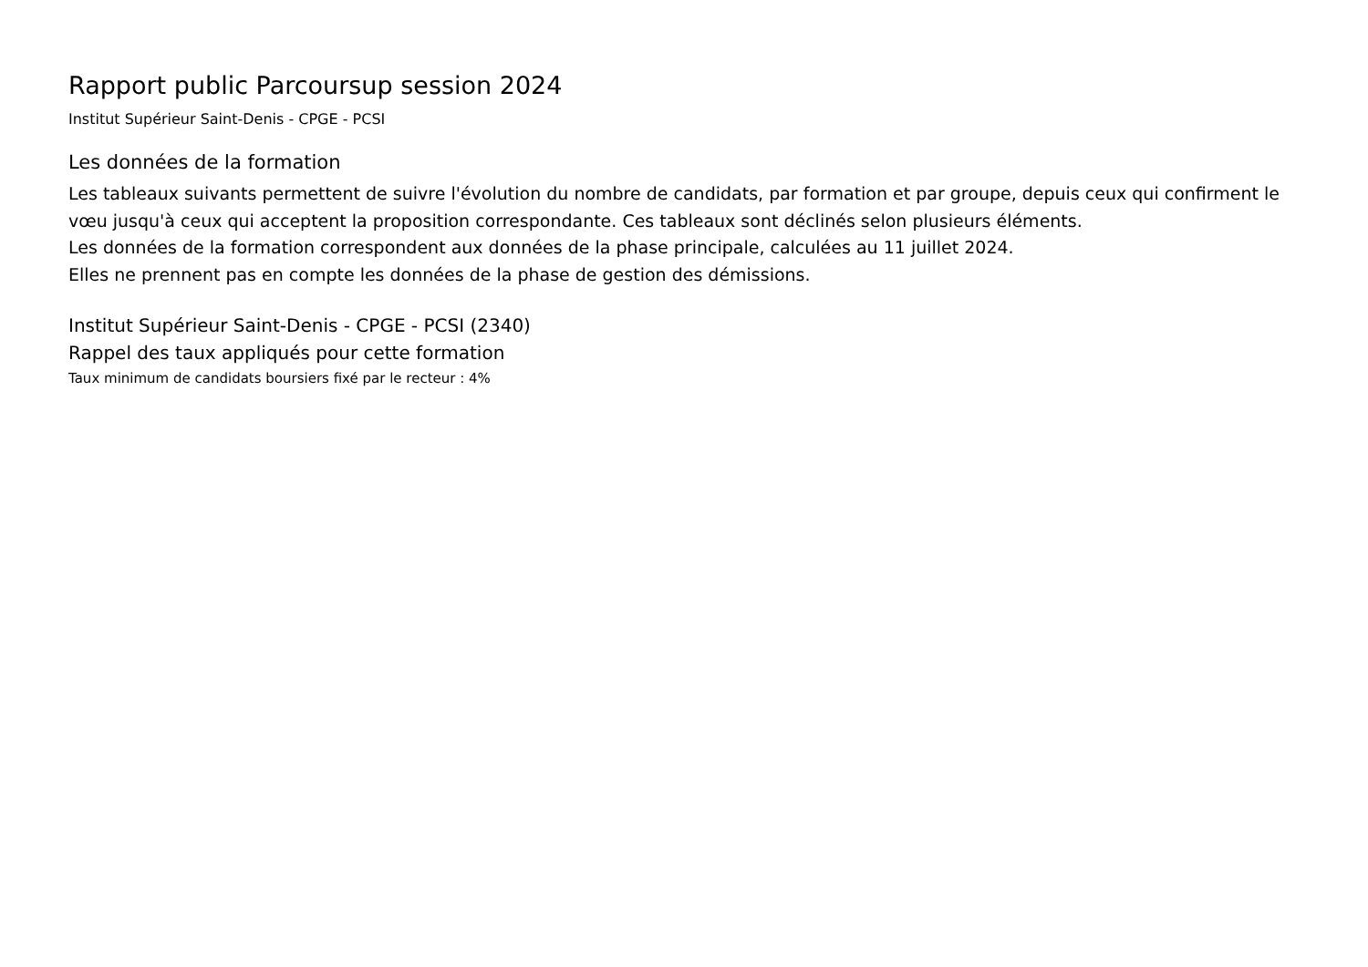Rapport public Parcoursup session 2024
Institut Supérieur Saint-Denis - CPGE - PCSI
Les données de la formation
Les tableaux suivants permettent de suivre l'évolution du nombre de candidats, par formation et par groupe, depuis ceux qui confirment le vœu jusqu'à ceux qui acceptent la proposition correspondante. Ces tableaux sont déclinés selon plusieurs éléments.
Les données de la formation correspondent aux données de la phase principale, calculées au 11 juillet 2024.
Elles ne prennent pas en compte les données de la phase de gestion des démissions.
Institut Supérieur Saint-Denis - CPGE - PCSI (2340)
Rappel des taux appliqués pour cette formation
Taux minimum de candidats boursiers fixé par le recteur : 4%